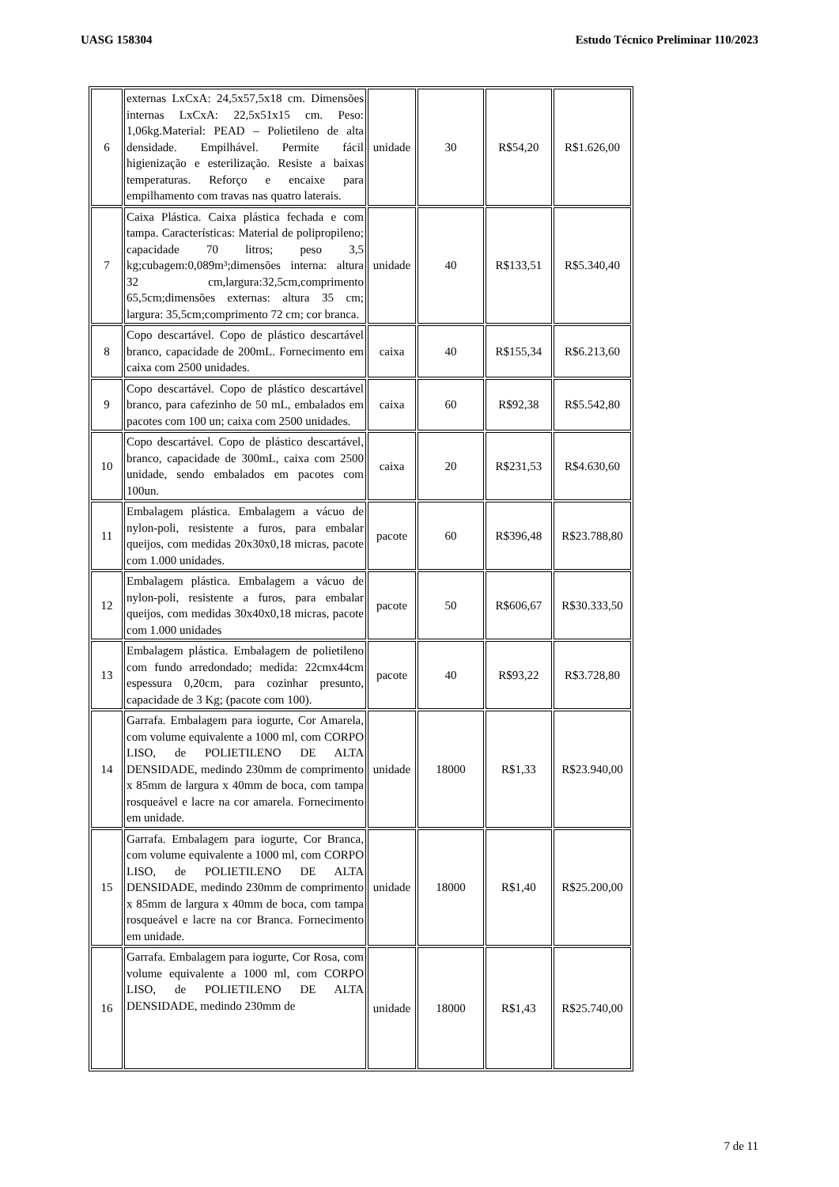UASG 158304 Estudo Técnico Preliminar 110/2023
| 6 | externas LxCxA: 24,5x57,5x18 cm. Dimensões internas LxCxA: 22,5x51x15 cm. Peso: 1,06kg.Material: PEAD – Polietileno de alta densidade. Empilhável. Permite fácil higienização e esterilização. Resiste a baixas temperaturas. Reforço e encaixe para empilhamento com travas nas quatro laterais. | unidade | 30 | R$54,20 | R$1.626,00 |
| 7 | Caixa Plástica. Caixa plástica fechada e com tampa. Características: Material de polipropileno; capacidade 70 litros; peso 3,5 kg;cubagem:0,089m³;dimensões interna: altura 32 cm,largura:32,5cm,comprimento 65,5cm;dimensões externas: altura 35 cm; largura: 35,5cm;comprimento 72 cm; cor branca. | unidade | 40 | R$133,51 | R$5.340,40 |
| 8 | Copo descartável. Copo de plástico descartável branco, capacidade de 200mL. Fornecimento em caixa com 2500 unidades. | caixa | 40 | R$155,34 | R$6.213,60 |
| 9 | Copo descartável. Copo de plástico descartável branco, para cafezinho de 50 mL, embalados em pacotes com 100 un; caixa com 2500 unidades. | caixa | 60 | R$92,38 | R$5.542,80 |
| 10 | Copo descartável. Copo de plástico descartável, branco, capacidade de 300mL, caixa com 2500 unidade, sendo embalados em pacotes com 100un. | caixa | 20 | R$231,53 | R$4.630,60 |
| 11 | Embalagem plástica. Embalagem a vácuo de nylon-poli, resistente a furos, para embalar queijos, com medidas 20x30x0,18 micras, pacote com 1.000 unidades. | pacote | 60 | R$396,48 | R$23.788,80 |
| 12 | Embalagem plástica. Embalagem a vácuo de nylon-poli, resistente a furos, para embalar queijos, com medidas 30x40x0,18 micras, pacote com 1.000 unidades | pacote | 50 | R$606,67 | R$30.333,50 |
| 13 | Embalagem plástica. Embalagem de polietileno com fundo arredondado; medida: 22cmx44cm espessura 0,20cm, para cozinhar presunto, capacidade de 3 Kg; (pacote com 100). | pacote | 40 | R$93,22 | R$3.728,80 |
| 14 | Garrafa. Embalagem para iogurte, Cor Amarela, com volume equivalente a 1000 ml, com CORPO LISO, de POLIETILENO DE ALTA DENSIDADE, medindo 230mm de comprimento x 85mm de largura x 40mm de boca, com tampa rosqueável e lacre na cor amarela. Fornecimento em unidade. | unidade | 18000 | R$1,33 | R$23.940,00 |
| 15 | Garrafa. Embalagem para iogurte, Cor Branca, com volume equivalente a 1000 ml, com CORPO LISO, de POLIETILENO DE ALTA DENSIDADE, medindo 230mm de comprimento x 85mm de largura x 40mm de boca, com tampa rosqueável e lacre na cor Branca. Fornecimento em unidade. | unidade | 18000 | R$1,40 | R$25.200,00 |
| 16 | Garrafa. Embalagem para iogurte, Cor Rosa, com volume equivalente a 1000 ml, com CORPO LISO, de POLIETILENO DE ALTA DENSIDADE, medindo 230mm de | unidade | 18000 | R$1,43 | R$25.740,00 |
7 de 11